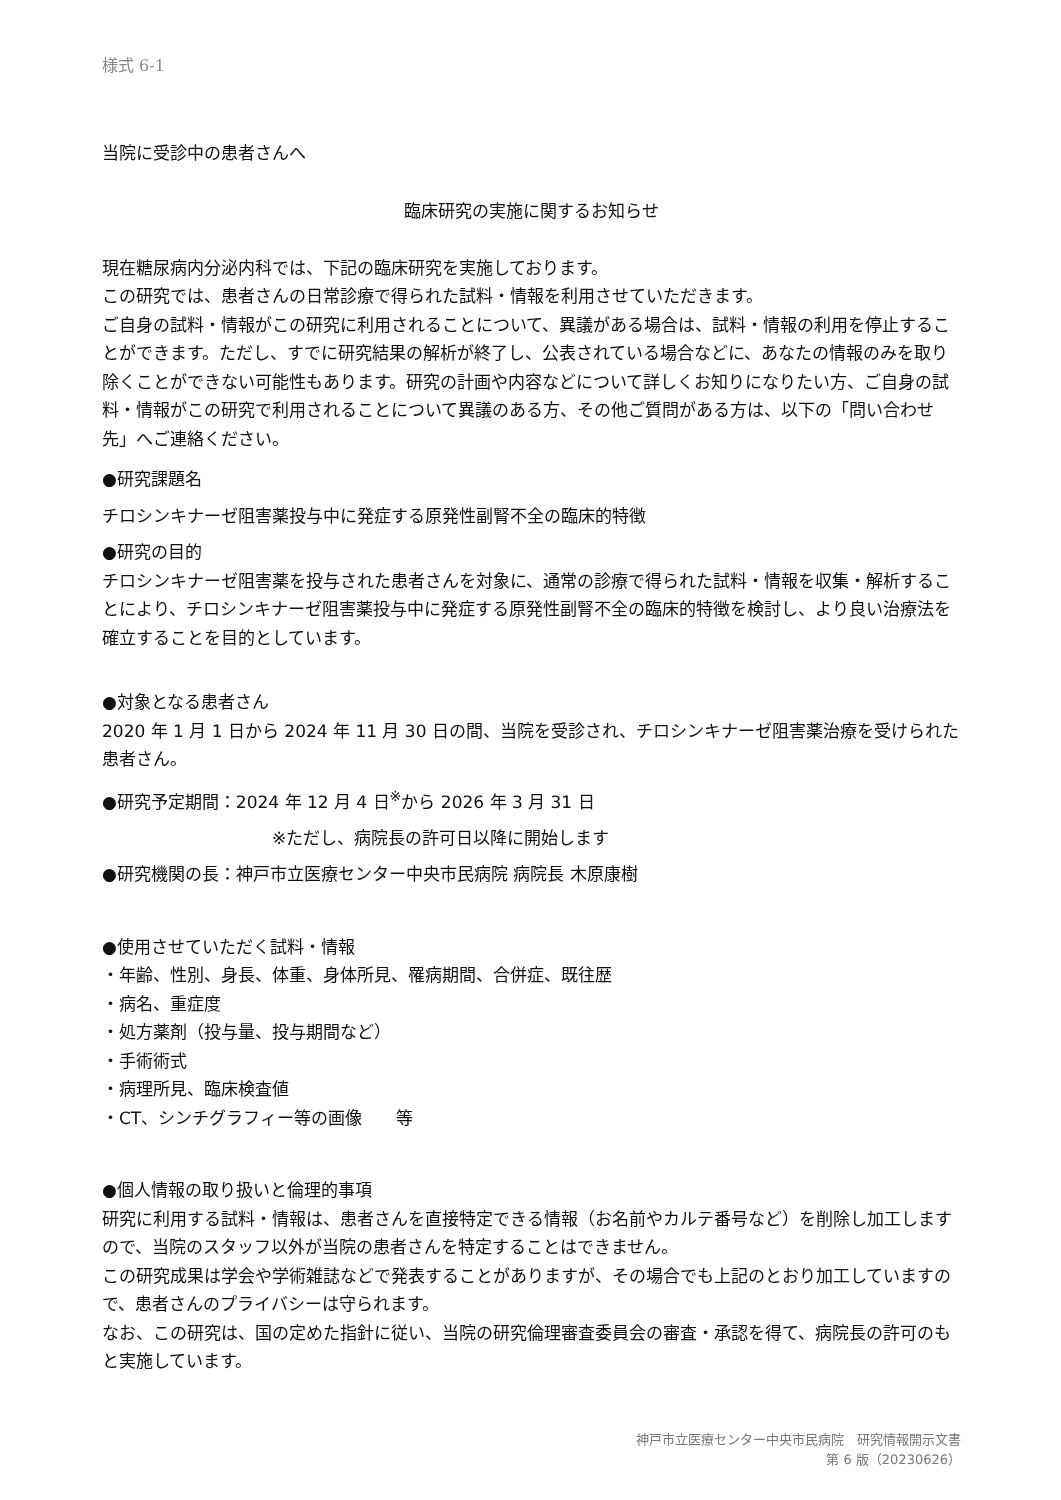様式 6-1
当院に受診中の患者さんへ
臨床研究の実施に関するお知らせ
現在糖尿病内分泌内科では、下記の臨床研究を実施しております。
この研究では、患者さんの日常診療で得られた試料・情報を利用させていただきます。
ご自身の試料・情報がこの研究に利用されることについて、異議がある場合は、試料・情報の利用を停止することができます。ただし、すでに研究結果の解析が終了し、公表されている場合などに、あなたの情報のみを取り除くことができない可能性もあります。研究の計画や内容などについて詳しくお知りになりたい方、ご自身の試料・情報がこの研究で利用されることについて異議のある方、その他ご質問がある方は、以下の「問い合わせ先」へご連絡ください。
●研究課題名
チロシンキナーゼ阻害薬投与中に発症する原発性副腎不全の臨床的特徴
●研究の目的
チロシンキナーゼ阻害薬を投与された患者さんを対象に、通常の診療で得られた試料・情報を収集・解析することにより、チロシンキナーゼ阻害薬投与中に発症する原発性副腎不全の臨床的特徴を検討し、より良い治療法を確立することを目的としています。
●対象となる患者さん
2020 年 1 月 1 日から 2024 年 11 月 30 日の間、当院を受診され、チロシンキナーゼ阻害薬治療を受けられた患者さん。
●研究予定期間：2024 年 12 月 4 日<sup>※</sup>から 2026 年 3 月 31 日
※ただし、病院長の許可日以降に開始します
●研究機関の長：神戸市立医療センター中央市民病院 病院長 木原康樹
●使用させていただく試料・情報
・年齢、性別、身長、体重、身体所見、罹病期間、合併症、既往歴
・病名、重症度
・処方薬剤（投与量、投与期間など）
・手術術式
・病理所見、臨床検査値
・CT、シンチグラフィー等の画像　　等
●個人情報の取り扱いと倫理的事項
研究に利用する試料・情報は、患者さんを直接特定できる情報（お名前やカルテ番号など）を削除し加工しますので、当院のスタッフ以外が当院の患者さんを特定することはできません。
この研究成果は学会や学術雑誌などで発表することがありますが、その場合でも上記のとおり加工していますので、患者さんのプライバシーは守られます。
なお、この研究は、国の定めた指針に従い、当院の研究倫理審査委員会の審査・承認を得て、病院長の許可のもと実施しています。
神戸市立医療センター中央市民病院　研究情報開示文書
第 6 版（20230626）